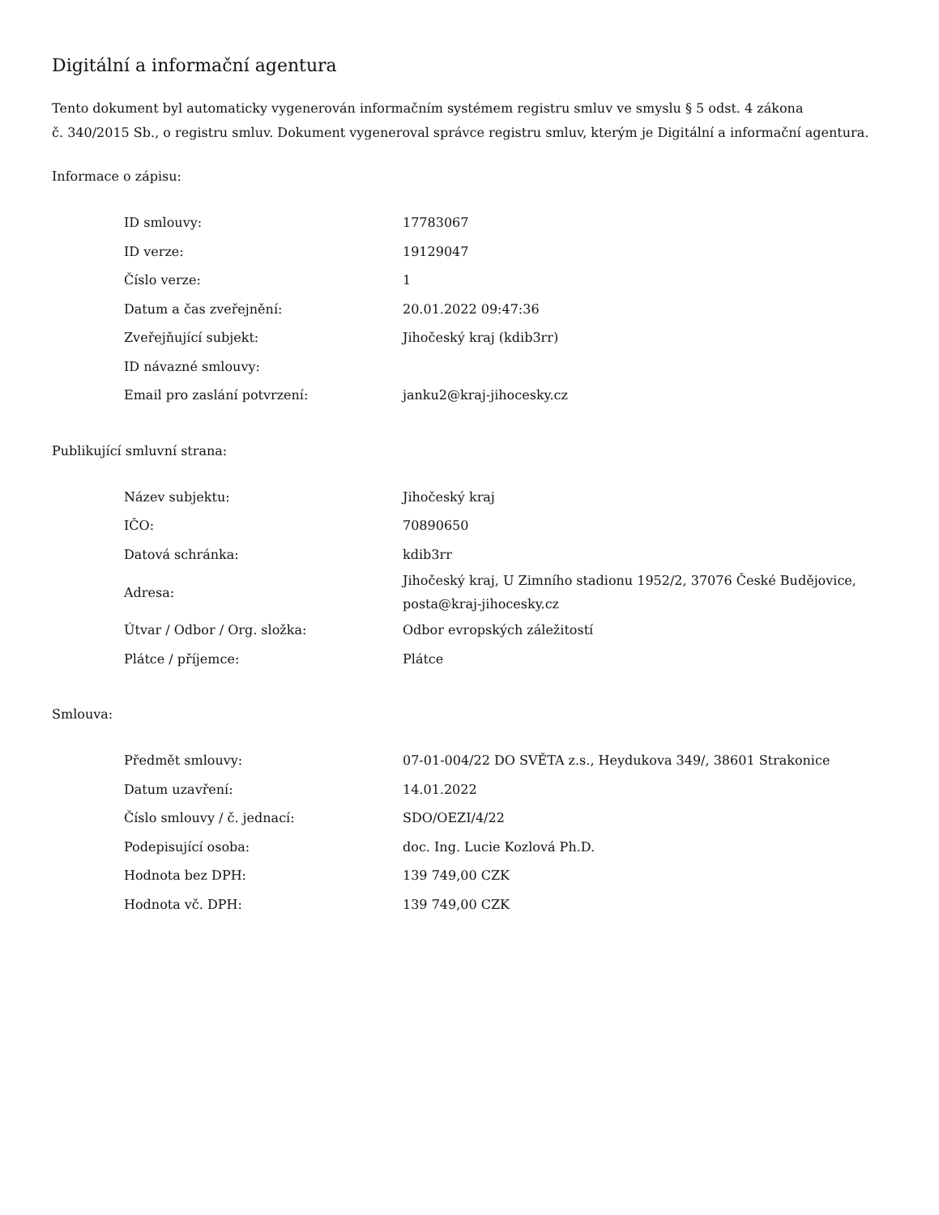Digitální a informační agentura
Tento dokument byl automaticky vygenerován informačním systémem registru smluv ve smyslu § 5 odst. 4 zákona
č. 340/2015 Sb., o registru smluv. Dokument vygeneroval správce registru smluv, kterým je Digitální a informační agentura.
Informace o zápisu:
| ID smlouvy: | 17783067 |
| ID verze: | 19129047 |
| Číslo verze: | 1 |
| Datum a čas zveřejnění: | 20.01.2022 09:47:36 |
| Zveřejňující subjekt: | Jihočeský kraj (kdib3rr) |
| ID návazné smlouvy: | |
| Email pro zaslání potvrzení: | janku2@kraj-jihocesky.cz |
Publikující smluvní strana:
| Název subjektu: | Jihočeský kraj |
| IČO: | 70890650 |
| Datová schránka: | kdib3rr |
| Adresa: | Jihočeský kraj, U Zimního stadionu 1952/2, 37076 České Budějovice, posta@kraj-jihocesky.cz |
| Útvar / Odbor / Org. složka: | Odbor evropských záležitostí |
| Plátce / příjemce: | Plátce |
Smlouva:
| Předmět smlouvy: | 07-01-004/22 DO SVĚTA z.s., Heydukova 349/, 38601 Strakonice |
| Datum uzavření: | 14.01.2022 |
| Číslo smlouvy / č. jednací: | SDO/OEZI/4/22 |
| Podepisující osoba: | doc. Ing. Lucie Kozlová Ph.D. |
| Hodnota bez DPH: | 139 749,00 CZK |
| Hodnota vč. DPH: | 139 749,00 CZK |